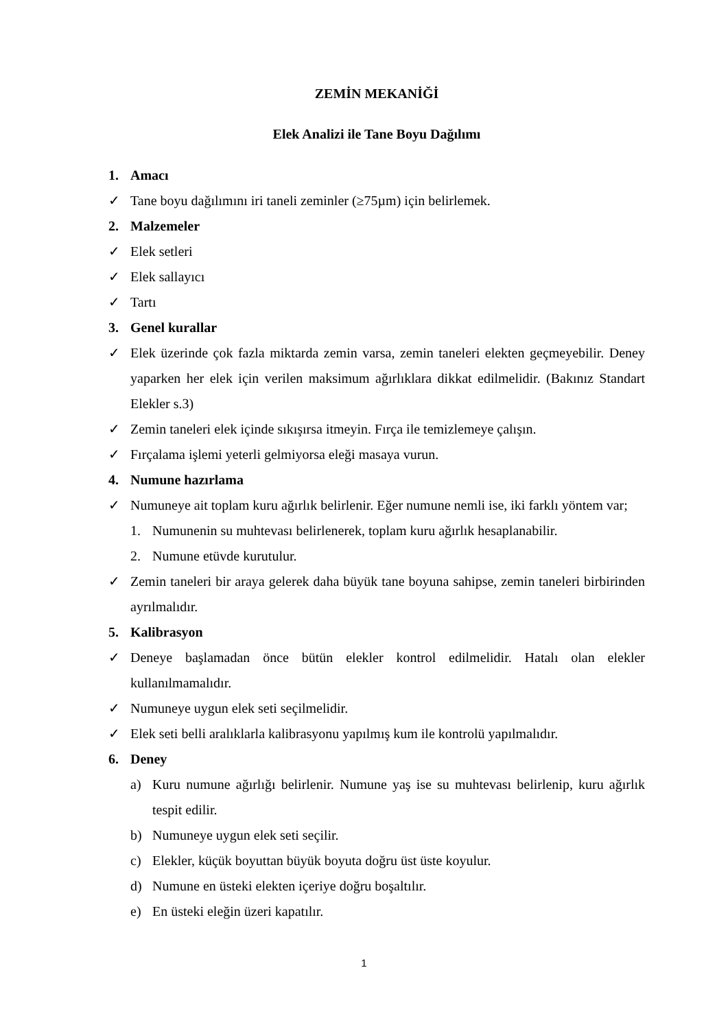ZEMİN MEKANİĞİ
Elek Analizi ile Tane Boyu Dağılımı
1. Amacı
✓ Tane boyu dağılımını iri taneli zeminler (≥75µm) için belirlemek.
2. Malzemeler
✓ Elek setleri
✓ Elek sallayıcı
✓ Tartı
3. Genel kurallar
✓ Elek üzerinde çok fazla miktarda zemin varsa, zemin taneleri elekten geçmeyebilir. Deney yaparken her elek için verilen maksimum ağırlıklara dikkat edilmelidir. (Bakınız Standart Elekler s.3)
✓ Zemin taneleri elek içinde sıkışırsa itmeyin. Fırça ile temizlemeye çalışın.
✓ Fırçalama işlemi yeterli gelmiyorsa eleği masaya vurun.
4. Numune hazırlama
✓ Numuneye ait toplam kuru ağırlık belirlenir. Eğer numune nemli ise, iki farklı yöntem var;
1. Numunenin su muhtevası belirlenerek, toplam kuru ağırlık hesaplanabilir.
2. Numune etüvde kurutulur.
✓ Zemin taneleri bir araya gelerek daha büyük tane boyuna sahipse, zemin taneleri birbirinden ayrılmalıdır.
5. Kalibrasyon
✓ Deneye başlamadan önce bütün elekler kontrol edilmelidir. Hatalı olan elekler kullanılmamalıdır.
✓ Numuneye uygun elek seti seçilmelidir.
✓ Elek seti belli aralıklarla kalibrasyonu yapılmış kum ile kontrolü yapılmalıdır.
6. Deney
a) Kuru numune ağırlığı belirlenir. Numune yaş ise su muhtevası belirlenip, kuru ağırlık tespit edilir.
b) Numuneye uygun elek seti seçilir.
c) Elekler, küçük boyuttan büyük boyuta doğru üst üste koyulur.
d) Numune en üsteki elekten içeriye doğru boşaltılır.
e) En üsteki eleğin üzeri kapatılır.
1